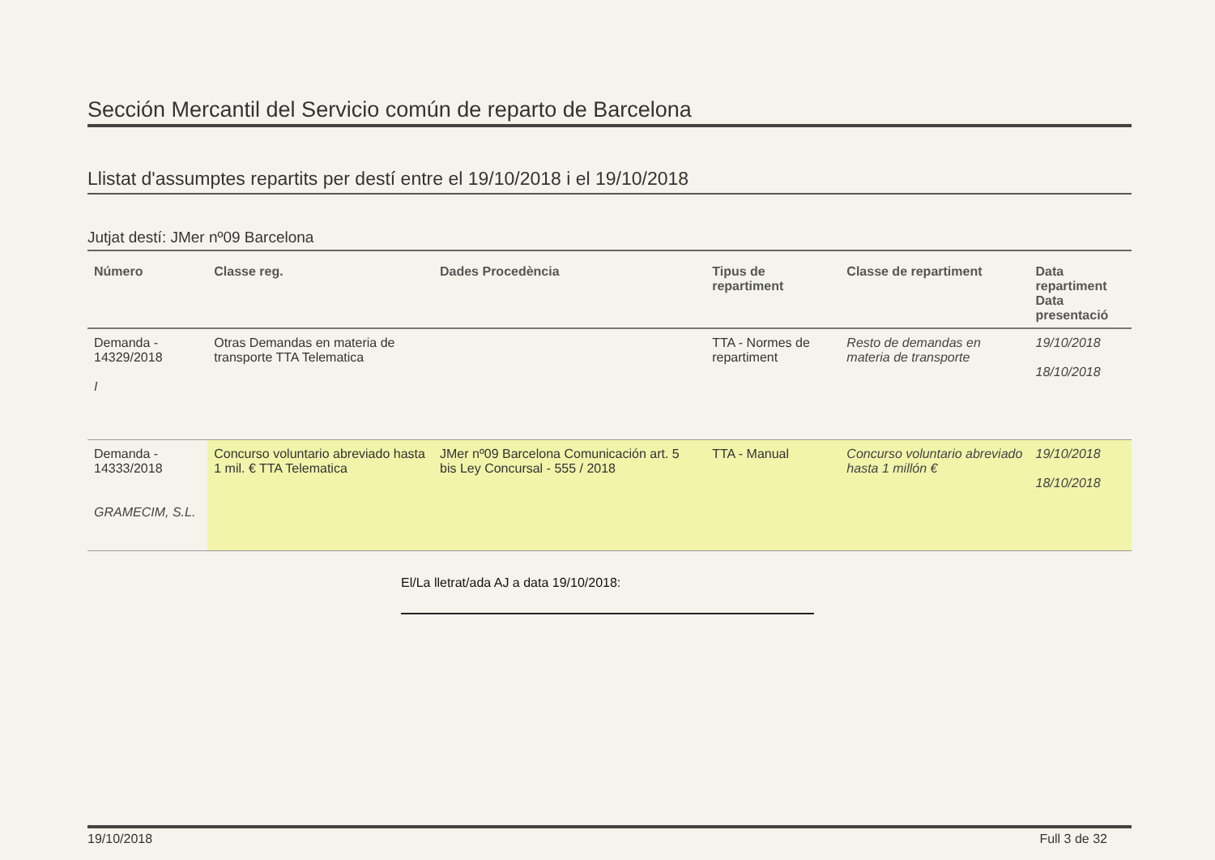Sección Mercantil del Servicio común de reparto de Barcelona
Llistat d'assumptes repartits per destí entre el 19/10/2018 i el 19/10/2018
Jutjat destí: JMer nº09 Barcelona
| Número | Classe reg. | Dades Procedència | Tipus de repartiment | Classe de repartiment | Data repartiment Data presentació |
| --- | --- | --- | --- | --- | --- |
| Demanda - 14329/2018 I | Otras Demandas en materia de transporte TTA Telematica | | TTA - Normes de repartiment | Resto de demandas en materia de transporte | 19/10/2018 18/10/2018 |
| Demanda - 14333/2018 GRAMECIM, S.L. | Concurso voluntario abreviado hasta 1 mil. € TTA Telematica | JMer nº09 Barcelona Comunicación art. 5 bis Ley Concursal - 555 / 2018 | TTA - Manual | Concurso voluntario abreviado hasta 1 millón € | 19/10/2018 18/10/2018 |
El/La lletrat/ada AJ a data 19/10/2018:
19/10/2018 Full 3 de 32